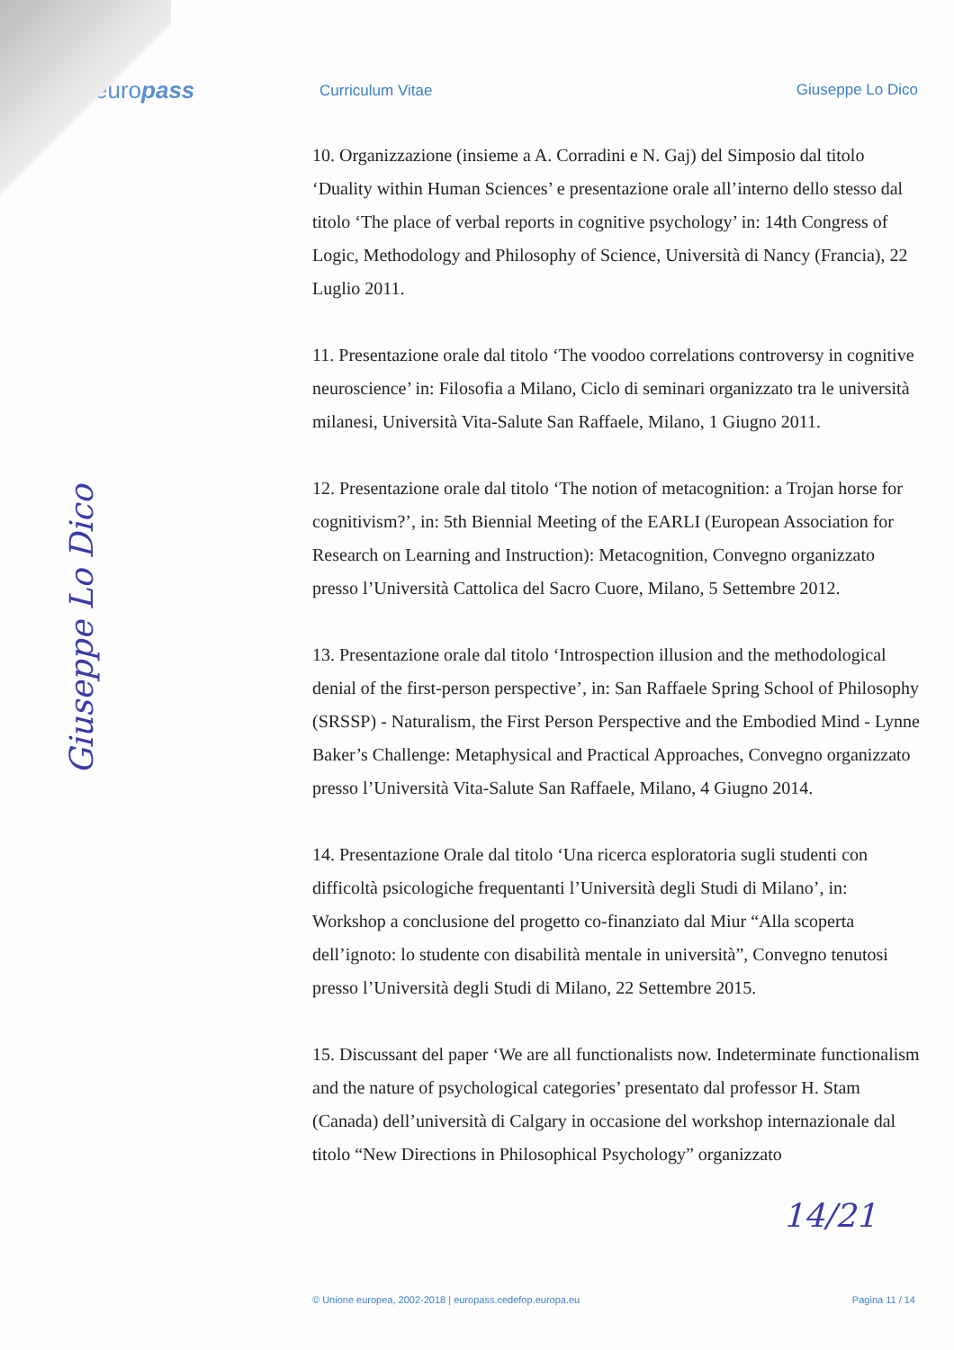europass
Curriculum Vitae Giuseppe Lo Dico
10. Organizzazione (insieme a A. Corradini e N. Gaj) del Simposio dal titolo ‘Duality within Human Sciences’ e presentazione orale all’interno dello stesso dal titolo ‘The place of verbal reports in cognitive psychology’ in: 14th Congress of Logic, Methodology and Philosophy of Science, Università di Nancy (Francia), 22 Luglio 2011.
11. Presentazione orale dal titolo ‘The voodoo correlations controversy in cognitive neuroscience’ in: Filosofia a Milano, Ciclo di seminari organizzato tra le università milanesi, Università Vita-Salute San Raffaele, Milano, 1 Giugno 2011.
12. Presentazione orale dal titolo ‘The notion of metacognition: a Trojan horse for cognitivism?’, in: 5th Biennial Meeting of the EARLI (European Association for Research on Learning and Instruction): Metacognition, Convegno organizzato presso l’Università Cattolica del Sacro Cuore, Milano, 5 Settembre 2012.
13. Presentazione orale dal titolo ‘Introspection illusion and the methodological denial of the first-person perspective’, in: San Raffaele Spring School of Philosophy (SRSSP) - Naturalism, the First Person Perspective and the Embodied Mind - Lynne Baker’s Challenge: Metaphysical and Practical Approaches, Convegno organizzato presso l’Università Vita-Salute San Raffaele, Milano, 4 Giugno 2014.
14. Presentazione Orale dal titolo ‘Una ricerca esploratoria sugli studenti con difficoltà psicologiche frequentanti l’Università degli Studi di Milano’, in: Workshop a conclusione del progetto co-finanziato dal Miur “Alla scoperta dell’ignoto: lo studente con disabilità mentale in università”, Convegno tenutosi presso l’Università degli Studi di Milano, 22 Settembre 2015.
15. Discussant del paper ‘We are all functionalists now. Indeterminate functionalism and the nature of psychological categories’ presentato dal professor H. Stam (Canada) dell’università di Calgary in occasione del workshop internazionale dal titolo “New Directions in Philosophical Psychology” organizzato
Giuseppe Lo Dico
14/21
© Unione europea, 2002-2018 | europass.cedefop.europa.eu Pagina 11 / 14